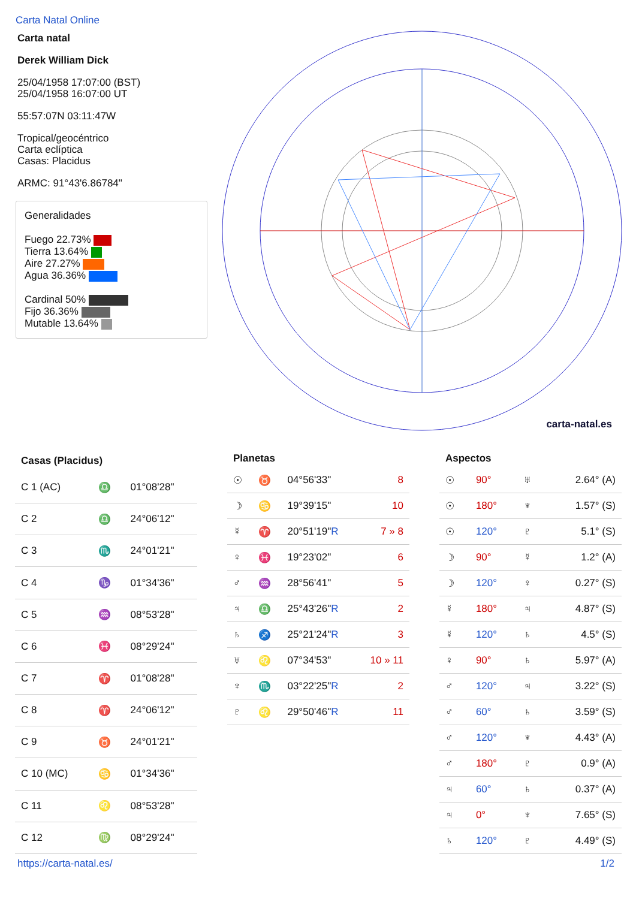Carta Natal Online
Carta natal
Derek William Dick
25/04/1958 17:07:00 (BST)
25/04/1958 16:07:00 UT
55:57:07N 03:11:47W
Tropical/geocéntrico
Carta eclíptica
Casas: Placidus
ARMC: 91°43'6.86784"
Generalidades
Fuego 22.73%
Tierra 13.64%
Aire 27.27%
Agua 36.36%
Cardinal 50%
Fijo 36.36%
Mutable 13.64%
carta-natal.es
| Casas (Placidus) | | |
| --- | --- | --- |
| C 1 (AC) | ♎ | 01°08'28" |
| C 2 | ♎ | 24°06'12" |
| C 3 | ♏ | 24°01'21" |
| C 4 | ♑ | 01°34'36" |
| C 5 | ♒ | 08°53'28" |
| C 6 | ♓ | 08°29'24" |
| C 7 | ♈ | 01°08'28" |
| C 8 | ♈ | 24°06'12" |
| C 9 | ♉ | 24°01'21" |
| C 10 (MC) | ♋ | 01°34'36" |
| C 11 | ♌ | 08°53'28" |
| C 12 | ♍ | 08°29'24" |
| Planetas | | | |
| --- | --- | --- | --- |
| ☉ | ♉ | 04°56'33" | 8 |
| ☽ | ♋ | 19°39'15" | 10 |
| ☿ | ♈ | 20°51'19" R | 7 » 8 |
| ♀ | ♓ | 19°23'02" | 6 |
| ♂ | ♒ | 28°56'41" | 5 |
| ♃ | ♎ | 25°43'26" R | 2 |
| ♄ | ♐ | 25°21'24" R | 3 |
| ♅ | ♌ | 07°34'53" | 10 » 11 |
| ♆ | ♏ | 03°22'25" R | 2 |
| ♇ | ♌ | 29°50'46" R | 11 |
| Aspectos | | | |
| --- | --- | --- | --- |
| ☉ | 90° | ♅ | 2.64° (A) |
| ☉ | 180° | ♆ | 1.57° (S) |
| ☉ | 120° | ♇ | 5.1° (S) |
| ☽ | 90° | ☿ | 1.2° (A) |
| ☽ | 120° | ♀ | 0.27° (S) |
| ☿ | 180° | ♃ | 4.87° (S) |
| ☿ | 120° | ♄ | 4.5° (S) |
| ♀ | 90° | ♄ | 5.97° (A) |
| ♂ | 120° | ♃ | 3.22° (S) |
| ♂ | 60° | ♄ | 3.59° (S) |
| ♂ | 120° | ♆ | 4.43° (A) |
| ♂ | 180° | ♇ | 0.9° (A) |
| ♃ | 60° | ♄ | 0.37° (A) |
| ♃ | 0° | ♆ | 7.65° (S) |
| ♄ | 120° | ♇ | 4.49° (S) |
https://carta-natal.es/ 1/2